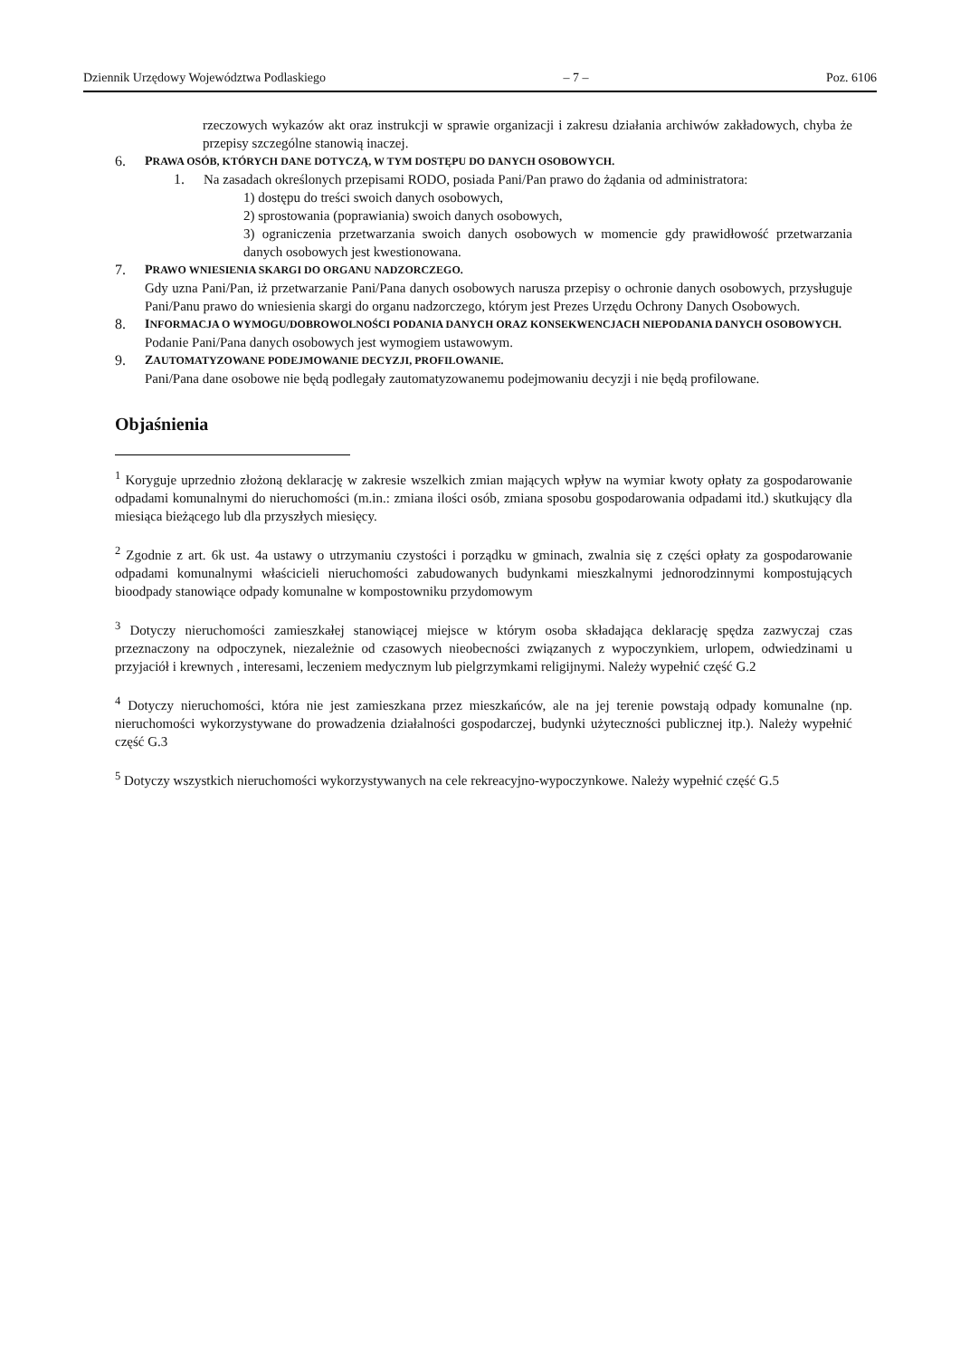Dziennik Urzędowy Województwa Podlaskiego – 7 – Poz. 6106
rzeczowych wykazów akt oraz instrukcji w sprawie organizacji i zakresu działania archiwów zakładowych, chyba że przepisy szczególne stanowią inaczej.
6. PRAWA OSÓB, KTÓRYCH DANE DOTYCZĄ, W TYM DOSTĘPU DO DANYCH OSOBOWYCH.
1. Na zasadach określonych przepisami RODO, posiada Pani/Pan prawo do żądania od administratora:
1) dostępu do treści swoich danych osobowych,
2) sprostowania (poprawiania) swoich danych osobowych,
3) ograniczenia przetwarzania swoich danych osobowych w momencie gdy prawidłowość przetwarzania danych osobowych jest kwestionowana.
7. PRAWO WNIESIENIA SKARGI DO ORGANU NADZORCZEGO.
Gdy uzna Pani/Pan, iż przetwarzanie Pani/Pana danych osobowych narusza przepisy o ochronie danych osobowych, przysługuje Pani/Panu prawo do wniesienia skargi do organu nadzorczego, którym jest Prezes Urzędu Ochrony Danych Osobowych.
8. INFORMACJA O WYMOGU/DOBROWOLNOŚCI PODANIA DANYCH ORAZ KONSEKWENCJACH NIEPODANIA DANYCH OSOBOWYCH.
Podanie Pani/Pana danych osobowych jest wymogiem ustawowym.
9. ZAUTOMATYZOWANE PODEJMOWANIE DECYZJI, PROFILOWANIE.
Pani/Pana dane osobowe nie będą podlegały zautomatyzowanemu podejmowaniu decyzji i nie będą profilowane.
Objaśnienia
<sup>1</sup> Koryguje uprzednio złożoną deklarację w zakresie wszelkich zmian mających wpływ na wymiar kwoty opłaty za gospodarowanie odpadami komunalnymi do nieruchomości (m.in.: zmiana ilości osób, zmiana sposobu gospodarowania odpadami itd.) skutkujący dla miesiąca bieżącego lub dla przyszłych miesięcy.
<sup>2</sup> Zgodnie z art. 6k ust. 4a ustawy o utrzymaniu czystości i porządku w gminach, zwalnia się z części opłaty za gospodarowanie odpadami komunalnymi właścicieli nieruchomości zabudowanych budynkami mieszkalnymi jednorodzinnymi kompostujących bioodpady stanowiące odpady komunalne w kompostowniku przydomowym
<sup>3</sup> Dotyczy nieruchomości zamieszkałej stanowiącej miejsce w którym osoba składająca deklarację spędza zazwyczaj czas przeznaczony na odpoczynek, niezależnie od czasowych nieobecności związanych z wypoczynkiem, urlopem, odwiedzinami u przyjaciół i krewnych , interesami, leczeniem medycznym lub pielgrzymkami religijnymi. Należy wypełnić część G.2
<sup>4</sup> Dotyczy nieruchomości, która nie jest zamieszkana przez mieszkańców, ale na jej terenie powstają odpady komunalne (np. nieruchomości wykorzystywane do prowadzenia działalności gospodarczej, budynki użyteczności publicznej itp.). Należy wypełnić część G.3
<sup>5</sup> Dotyczy wszystkich nieruchomości wykorzystywanych na cele rekreacyjno-wypoczynkowe. Należy wypełnić część G.5